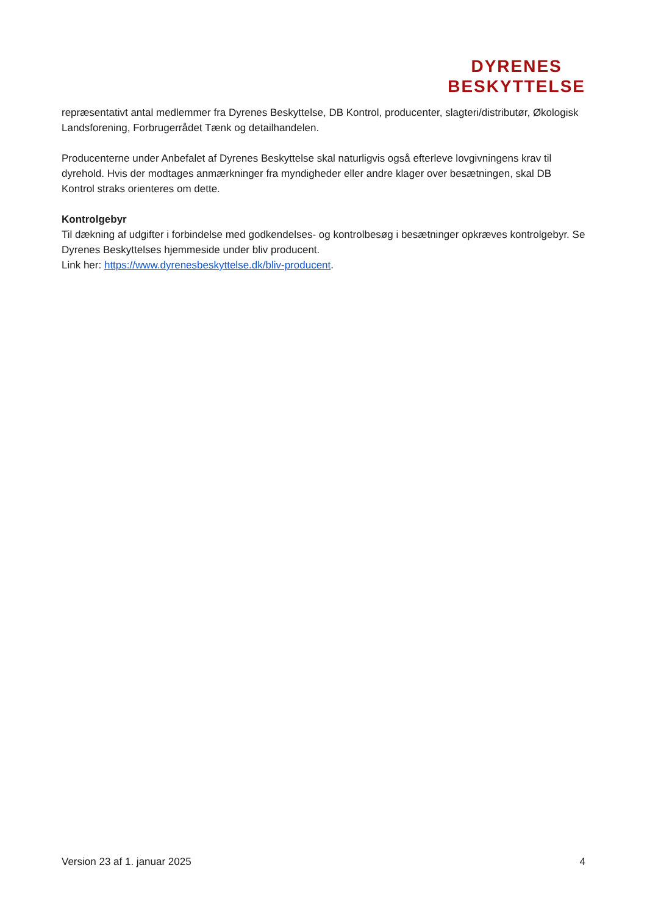DYRENES
BESKYTTELSE
repræsentativt antal medlemmer fra Dyrenes Beskyttelse, DB Kontrol, producenter, slagteri/distributør, Økologisk Landsforening, Forbrugerrådet Tænk og detailhandelen.
Producenterne under Anbefalet af Dyrenes Beskyttelse skal naturligvis også efterleve lovgivningens krav til dyrehold. Hvis der modtages anmærkninger fra myndigheder eller andre klager over besætningen, skal DB Kontrol straks orienteres om dette.
Kontrolgebyr
Til dækning af udgifter i forbindelse med godkendelses- og kontrolbesøg i besætninger opkræves kontrolgebyr. Se Dyrenes Beskyttelses hjemmeside under bliv producent.
Link her: https://www.dyrenesbeskyttelse.dk/bliv-producent.
Version 23 af 1. januar 2025 4